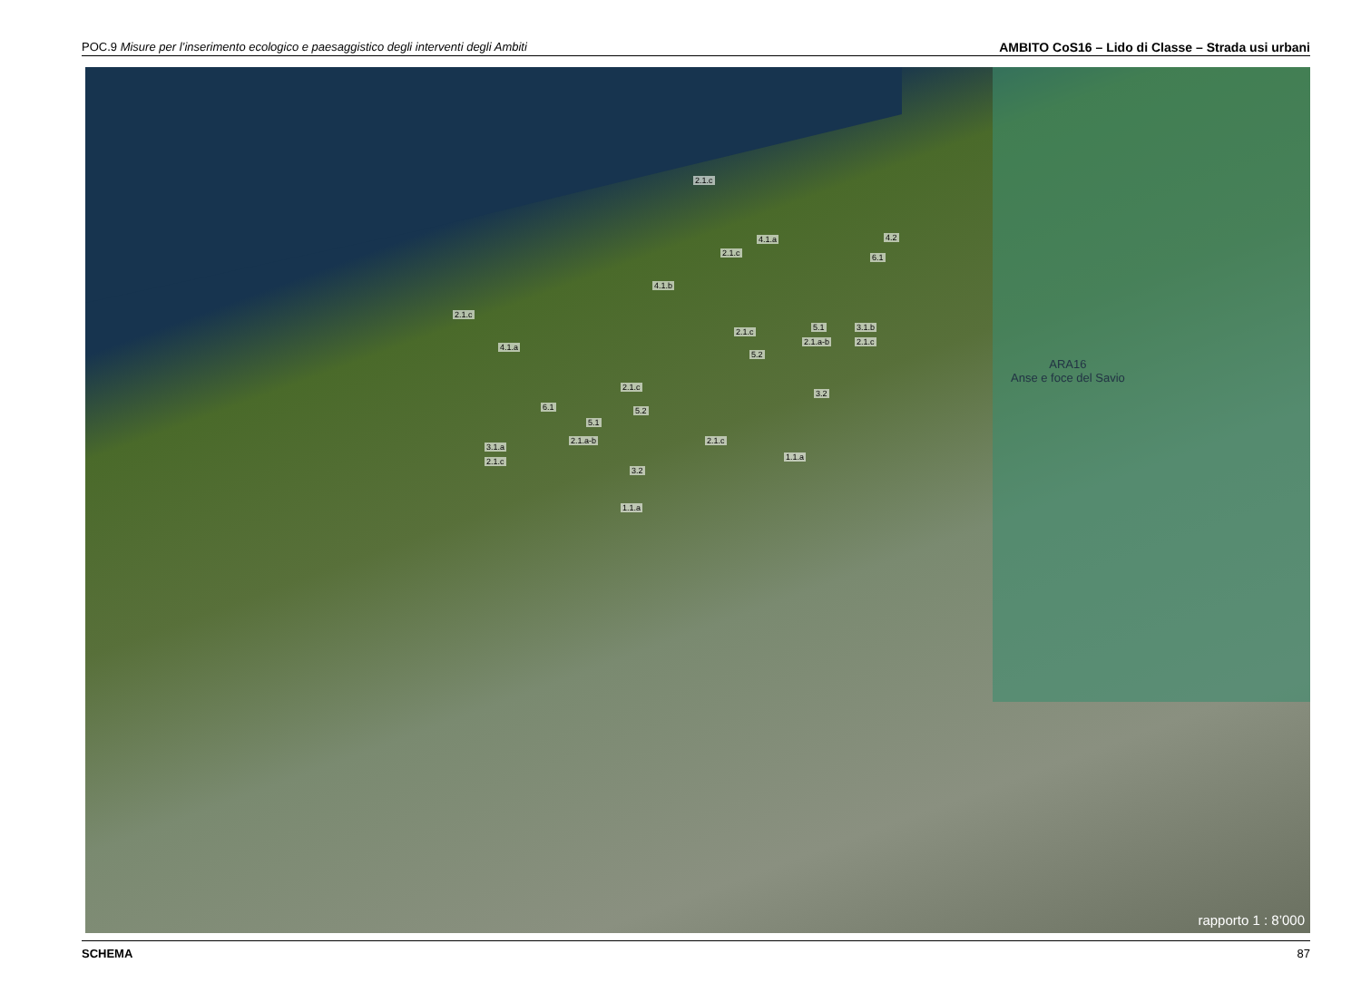POC.9 Misure per l’inserimento ecologico e paesaggistico degli interventi degli Ambiti AMBITO CoS16 – Lido di Classe – Strada usi urbani
2.1.c
4.1.a 4.2
2.1.c 6.1
4.1.b
2.1.c
5.1 3.1.b 2.1.c
2.1.a-b 2.1.c
4.1.a
5.2
2.1.c
3.2
6.1 5.2
5.1
2.1.a-b 2.1.c
3.1.a
1.1.a 2.1.c
3.2
1.1.a
ARA16
Anse e foce del Savio
rapporto 1 : 8’000
SCHEMA 87